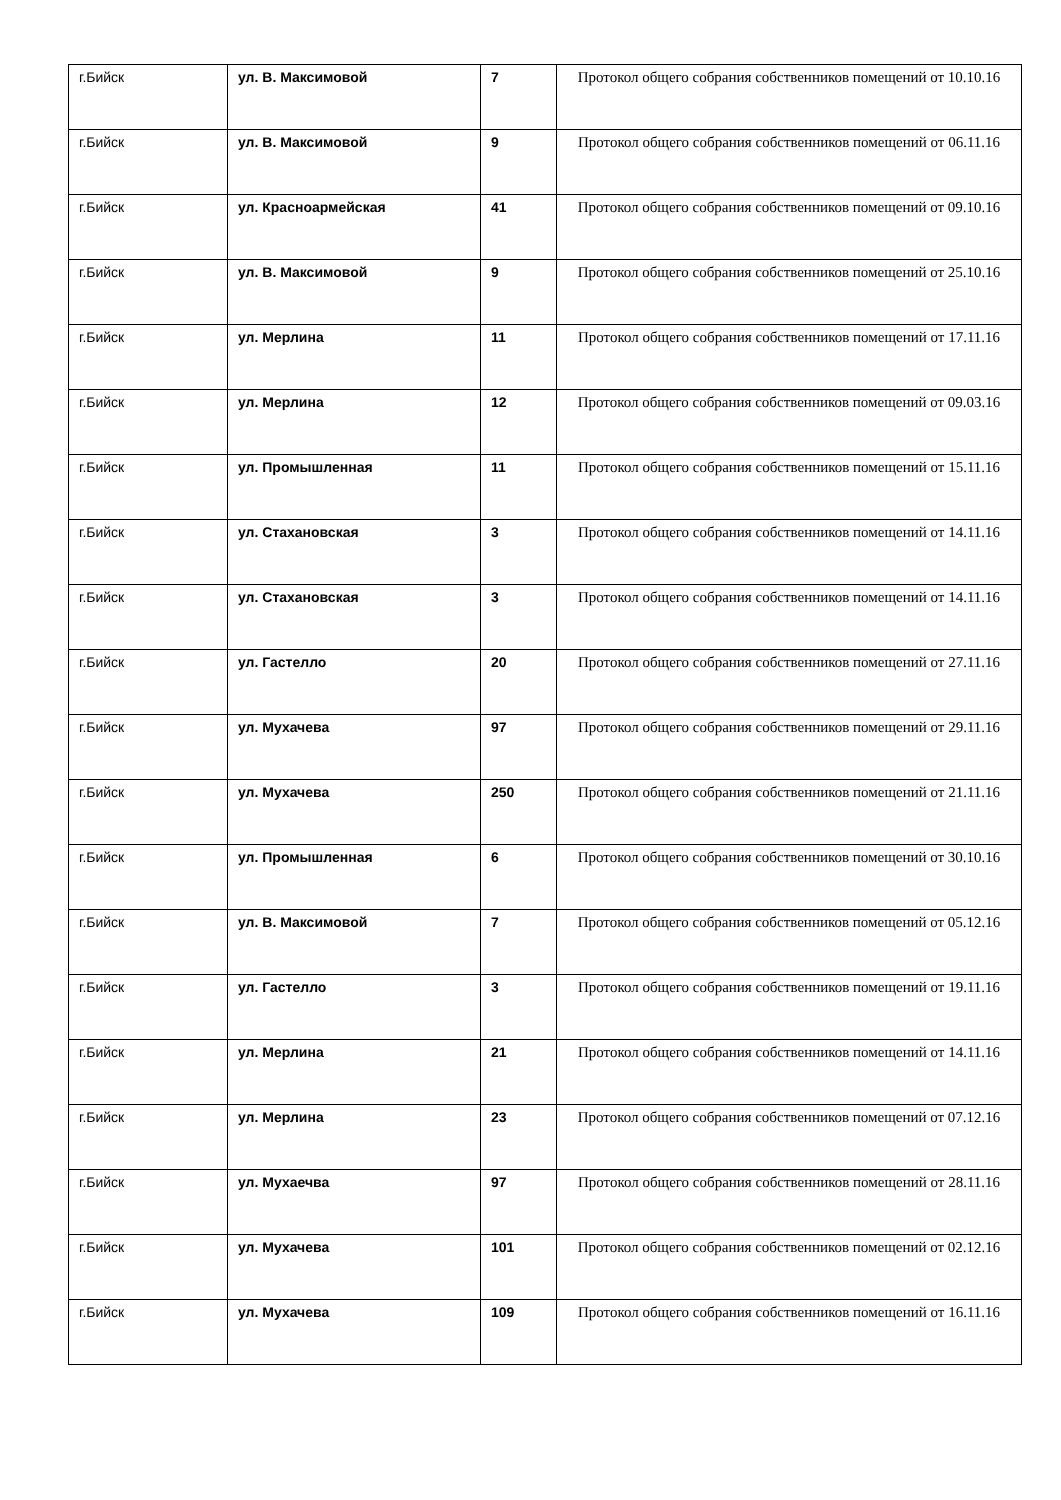| г.Бийск | ул. В. Максимовой | 7 | Протокол общего собрания собственников помещений от 10.10.16 |
| г.Бийск | ул. В. Максимовой | 9 | Протокол общего собрания собственников помещений от 06.11.16 |
| г.Бийск | ул. Красноармейская | 41 | Протокол общего собрания собственников помещений от 09.10.16 |
| г.Бийск | ул. В. Максимовой | 9 | Протокол общего собрания собственников помещений от 25.10.16 |
| г.Бийск | ул. Мерлина | 11 | Протокол общего собрания собственников помещений от 17.11.16 |
| г.Бийск | ул. Мерлина | 12 | Протокол общего собрания собственников помещений от 09.03.16 |
| г.Бийск | ул. Промышленная | 11 | Протокол общего собрания собственников помещений от 15.11.16 |
| г.Бийск | ул. Стахановская | 3 | Протокол общего собрания собственников помещений от 14.11.16 |
| г.Бийск | ул. Стахановская | 3 | Протокол общего собрания собственников помещений от 14.11.16 |
| г.Бийск | ул. Гастелло | 20 | Протокол общего собрания собственников помещений от 27.11.16 |
| г.Бийск | ул. Мухачева | 97 | Протокол общего собрания собственников помещений от 29.11.16 |
| г.Бийск | ул. Мухачева | 250 | Протокол общего собрания собственников помещений от 21.11.16 |
| г.Бийск | ул. Промышленная | 6 | Протокол общего собрания собственников помещений от 30.10.16 |
| г.Бийск | ул. В. Максимовой | 7 | Протокол общего собрания собственников помещений от 05.12.16 |
| г.Бийск | ул. Гастелло | 3 | Протокол общего собрания собственников помещений от 19.11.16 |
| г.Бийск | ул. Мерлина | 21 | Протокол общего собрания собственников помещений от 14.11.16 |
| г.Бийск | ул. Мерлина | 23 | Протокол общего собрания собственников помещений от 07.12.16 |
| г.Бийск | ул. Мухаечва | 97 | Протокол общего собрания собственников помещений от 28.11.16 |
| г.Бийск | ул. Мухачева | 101 | Протокол общего собрания собственников помещений от 02.12.16 |
| г.Бийск | ул. Мухачева | 109 | Протокол общего собрания собственников помещений от 16.11.16 |